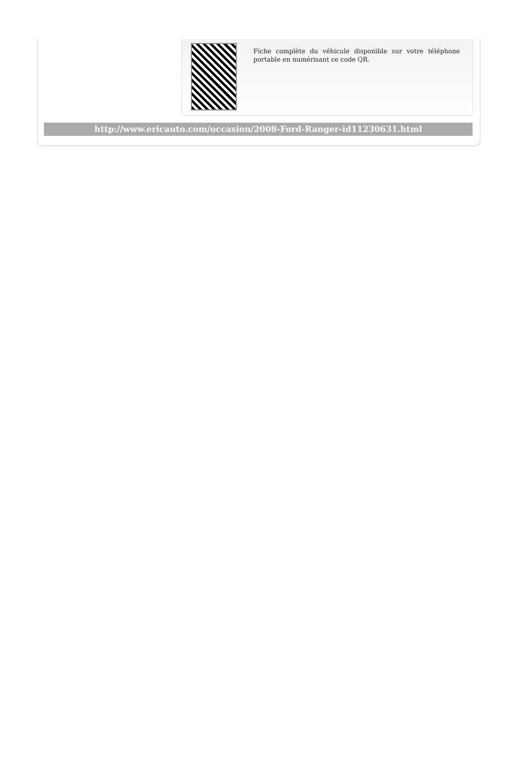Fiche complète du véhicule disponible sur votre téléphone portable en numérisant ce code QR.
http://www.ericauto.com/occasion/2008-Ford-Ranger-id11230631.html